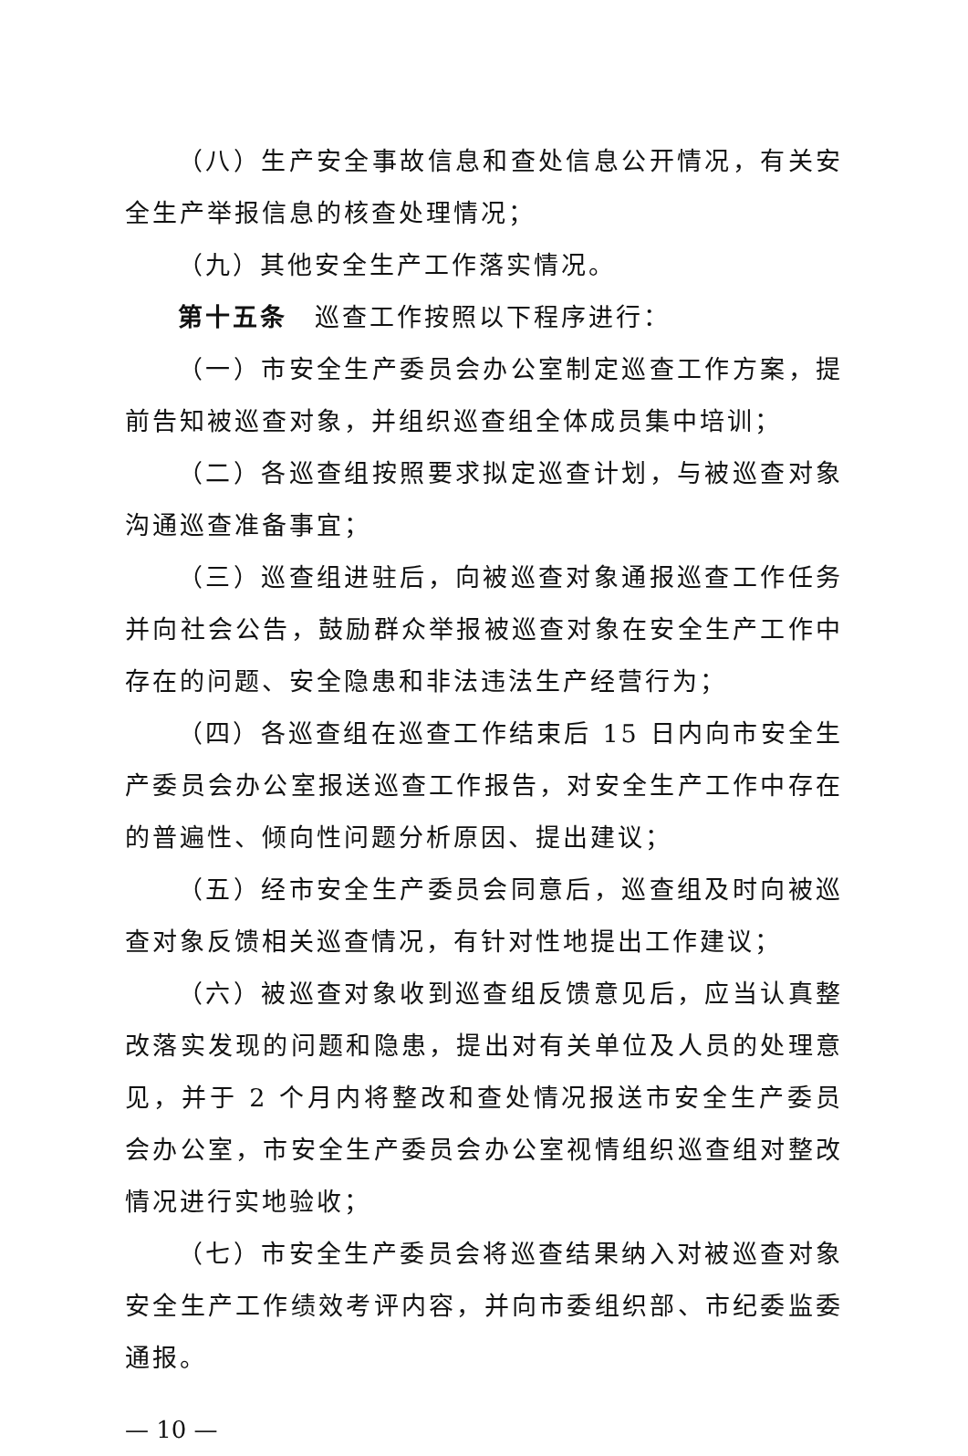（八）生产安全事故信息和查处信息公开情况，有关安全生产举报信息的核查处理情况；
（九）其他安全生产工作落实情况。
第十五条　巡查工作按照以下程序进行：
（一）市安全生产委员会办公室制定巡查工作方案，提前告知被巡查对象，并组织巡查组全体成员集中培训；
（二）各巡查组按照要求拟定巡查计划，与被巡查对象沟通巡查准备事宜；
（三）巡查组进驻后，向被巡查对象通报巡查工作任务并向社会公告，鼓励群众举报被巡查对象在安全生产工作中存在的问题、安全隐患和非法违法生产经营行为；
（四）各巡查组在巡查工作结束后 15 日内向市安全生产委员会办公室报送巡查工作报告，对安全生产工作中存在的普遍性、倾向性问题分析原因、提出建议；
（五）经市安全生产委员会同意后，巡查组及时向被巡查对象反馈相关巡查情况，有针对性地提出工作建议；
（六）被巡查对象收到巡查组反馈意见后，应当认真整改落实发现的问题和隐患，提出对有关单位及人员的处理意见，并于 2 个月内将整改和查处情况报送市安全生产委员会办公室，市安全生产委员会办公室视情组织巡查组对整改情况进行实地验收；
（七）市安全生产委员会将巡查结果纳入对被巡查对象安全生产工作绩效考评内容，并向市委组织部、市纪委监委通报。
— 10 —